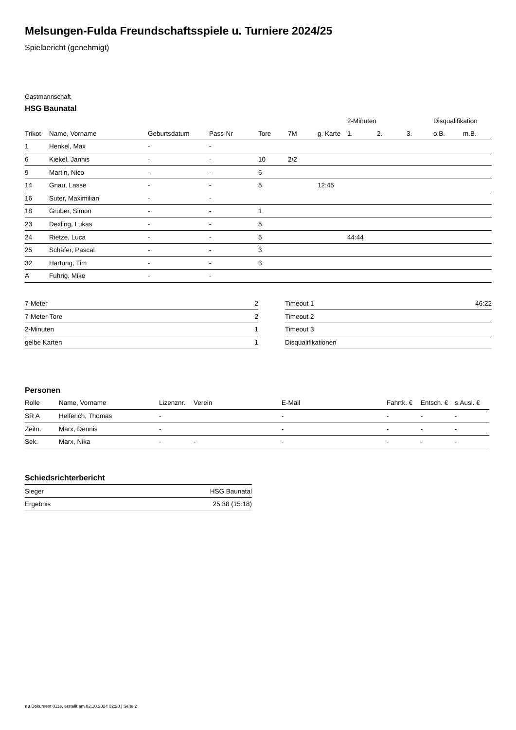Melsungen-Fulda Freundschaftsspiele u. Turniere 2024/25
Spielbericht (genehmigt)
Gastmannschaft
HSG Baunatal
| | | | | | | | 2-Minuten | | | Disqualifikation | |
| --- | --- | --- | --- | --- | --- | --- | --- | --- | --- | --- | --- |
| Trikot | Name, Vorname | Geburtsdatum | Pass-Nr | Tore | 7M | g. Karte | 1. | 2. | 3. | o.B. | m.B. |
| 1 | Henkel, Max | - | - | | | | | | | | |
| 6 | Kiekel, Jannis | - | - | 10 | 2/2 | | | | | | |
| 9 | Martin, Nico | - | - | 6 | | | | | | | |
| 14 | Gnau, Lasse | - | - | 5 | | 12:45 | | | | | |
| 16 | Suter, Maximilian | - | - | | | | | | | | |
| 18 | Gruber, Simon | - | - | 1 | | | | | | | |
| 23 | Dexling, Lukas | - | - | 5 | | | | | | | |
| 24 | Rietze, Luca | - | - | 5 | | | 44:44 | | | | |
| 25 | Schäfer, Pascal | - | - | 3 | | | | | | | |
| 32 | Hartung, Tim | - | - | 3 | | | | | | | |
| A | Fuhrig, Mike | - | - | | | | | | | | |
| 7-Meter | 2 |
| 7-Meter-Tore | 2 |
| 2-Minuten | 1 |
| gelbe Karten | 1 |
| Timeout 1 | 46:22 |
| Timeout 2 | |
| Timeout 3 | |
| Disqualifikationen | |
Personen
| Rolle | Name, Vorname | Lizenznr. | Verein | E-Mail | Fahrtk. € | Entsch. € | s.Ausl. € |
| --- | --- | --- | --- | --- | --- | --- | --- |
| SR A | Helferich, Thomas | - | | - | - | - | - |
| Zeitn. | Marx, Dennis | - | | - | - | - | - |
| Sek. | Marx, Nika | - | - | - | - | - | - |
Schiedsrichterbericht
| Sieger | HSG Baunatal |
| Ergebnis | 25:38 (15:18) |
nu.Dokument 011e, erstellt am 02.10.2024 02:20 | Seite 2